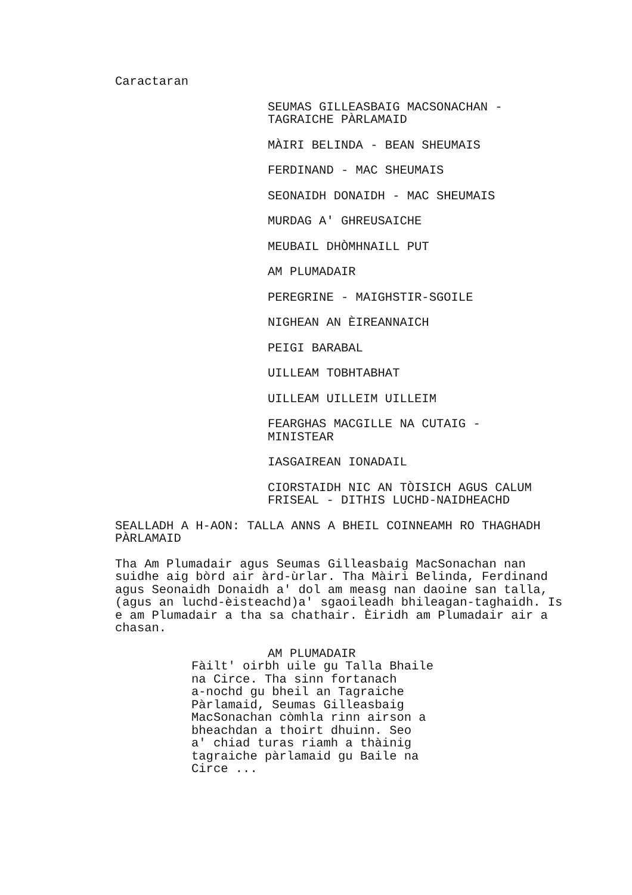Caractaran
SEUMAS GILLEASBAIG MACSONACHAN -
TAGRAICHE PÀRLAMAID
MÀIRI BELINDA - BEAN SHEUMAIS
FERDINAND - MAC SHEUMAIS
SEONAIDH DONAIDH - MAC SHEUMAIS
MURDAG A' GHREUSAICHE
MEUBAIL DHÒMHNAILL PUT
AM PLUMADAIR
PEREGRINE - MAIGHSTIR-SGOILE
NIGHEAN AN ÈIREANNAICH
PEIGI BARABAL
UILLEAM TOBHTABHAT
UILLEAM UILLEIM UILLEIM
FEARGHAS MACGILLE NA CUTAIG -
MINISTEAR
IASGAIREAN IONADAIL
CIORSTAIDH NIC AN TÒISICH AGUS CALUM
FRISEAL - DITHIS LUCHD-NAIDHEACHD
SEALLADH A H-AON: TALLA ANNS A BHEIL COINNEAMH RO THAGHADH
PÀRLAMAID
Tha Am Plumadair agus Seumas Gilleasbaig MacSonachan nan
suidhe aig bòrd air àrd-ùrlar. Tha Màiri Belinda, Ferdinand
agus Seonaidh Donaidh a' dol am measg nan daoine san talla,
(agus an luchd-èisteachd)a' sgaoileadh bhileagan-taghaidh. Is
e am Plumadair a tha sa chathair. Èiridh am Plumadair air a
chasan.
AM PLUMADAIR
Fàilt' oirbh uile gu Talla Bhaile
na Circe. Tha sinn fortanach
a-nochd gu bheil an Tagraiche
Pàrlamaid, Seumas Gilleasbaig
MacSonachan còmhla rinn airson a
bheachdan a thoirt dhuinn. Seo
a' chiad turas riamh a thàinig
tagraiche pàrlamaid gu Baile na
Circe ...